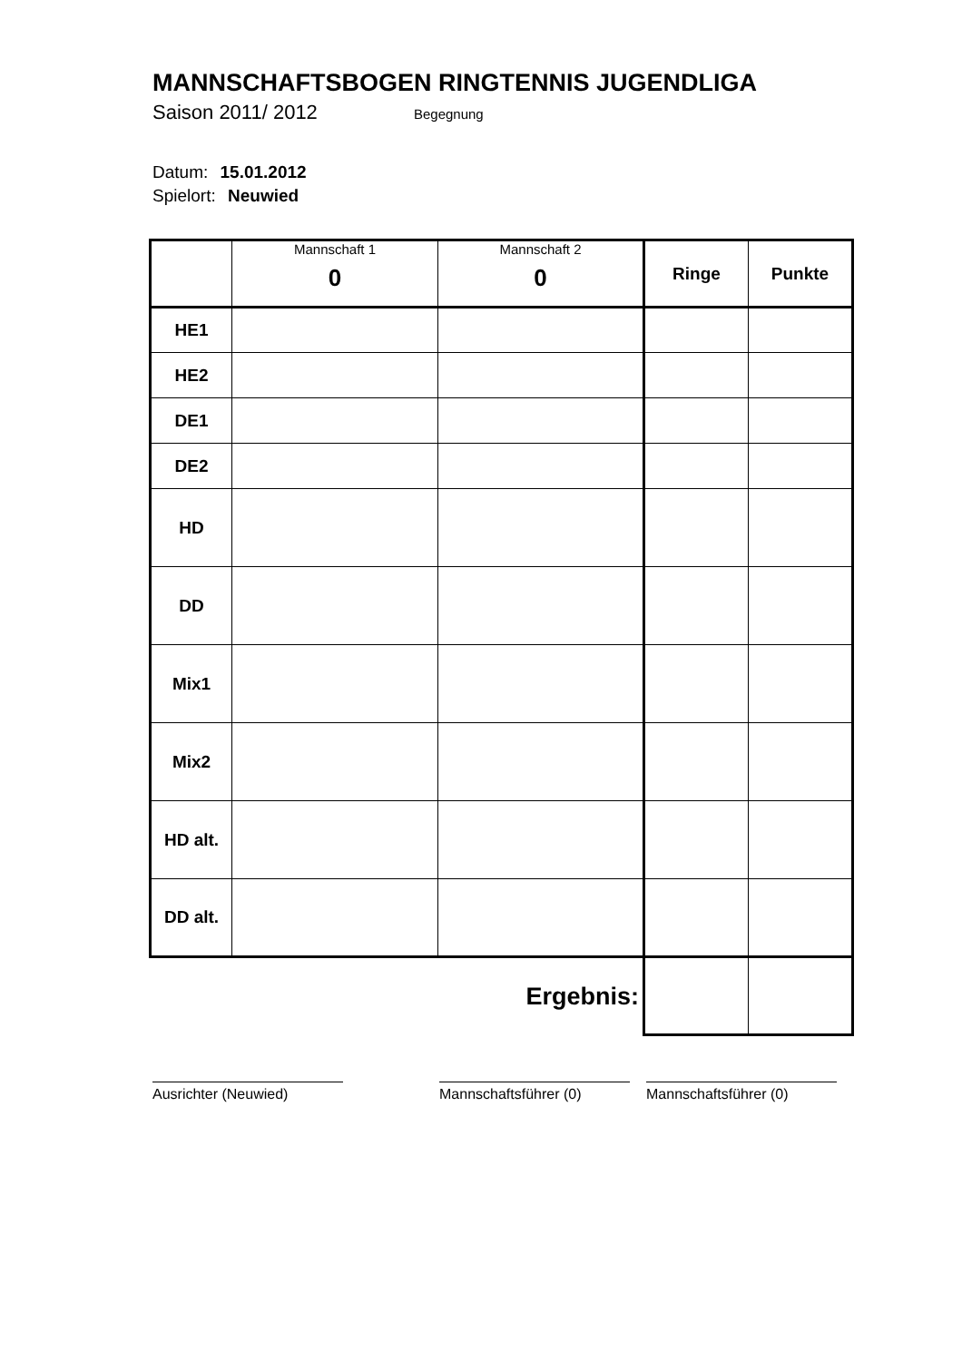MANNSCHAFTSBOGEN RINGTENNIS JUGENDLIGA
Saison 2011/ 2012 Begegnung
Datum: 15.01.2012
Spielort: Neuwied
| | Mannschaft 1 0 | Mannschaft 2 0 | Ringe | Punkte |
| --- | --- | --- | --- | --- |
| HE1 | | | | |
| HE2 | | | | |
| DE1 | | | | |
| DE2 | | | | |
| HD | | | | |
| DD | | | | |
| Mix1 | | | | |
| Mix2 | | | | |
| HD alt. | | | | |
| DD alt. | | | | |
| Ergebnis: | | | | |
Ausrichter (Neuwied) Mannschaftsführer (0) Mannschaftsführer (0)